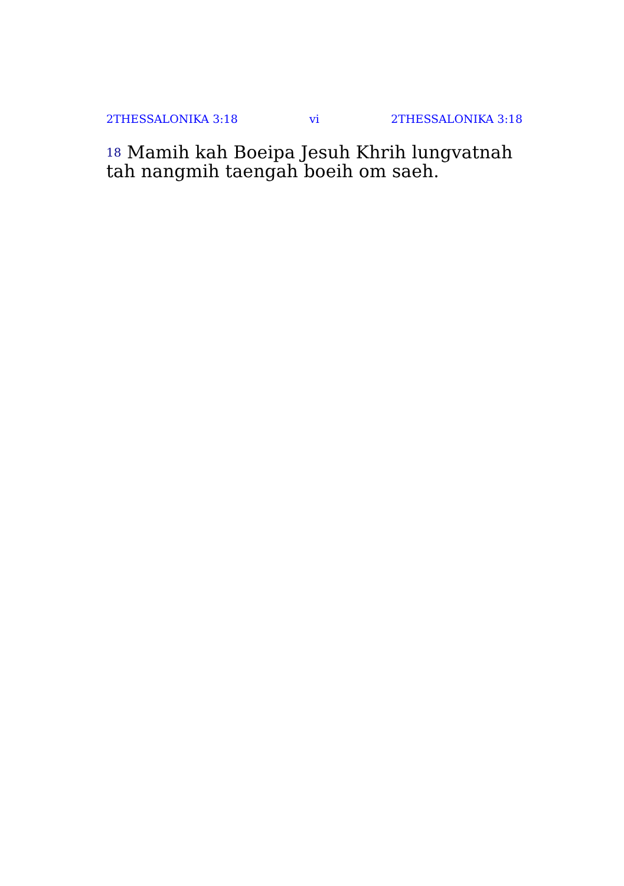2THESSALONIKA 3:18 vi 2THESSALONIKA 3:18
<sup>18</sup> Mamih kah Boeipa Jesuh Khrih lungvatnah tah nangmih taengah boeih om saeh.